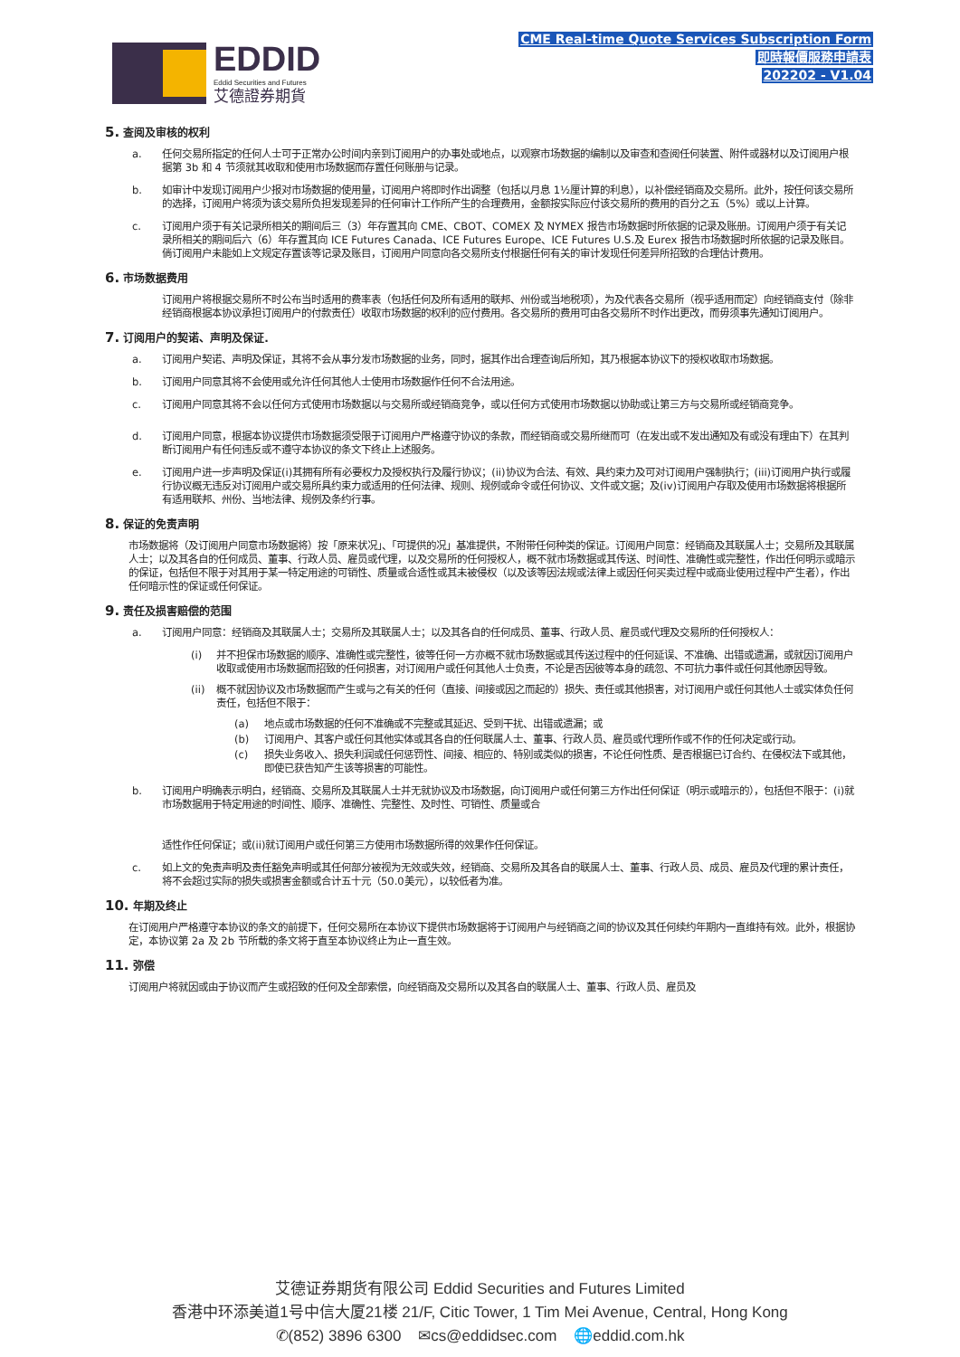EDDID
Eddid Securities and Futures
艾德證券期貨
CME Real-time Quote Services Subscription Form
即時報價服務申請表
202202 - V1.04
5. 查阅及审核的权利
a. 任何交易所指定的任何人士可于正常办公时间内亲到订阅用户的办事处或地点，以观察市场数据的编制以及审查和查阅任何装置、附件或器材以及订阅用户根据第 3b 和 4 节须就其收取和使用市场数据而存置任何账册与记录。
b. 如审计中发现订阅用户少报对市场数据的使用量，订阅用户将即时作出调整（包括以月息 1½厘计算的利息），以补偿经销商及交易所。此外，按任何该交易所的选择，订阅用户将须为该交易所负担发现差异的任何审计工作所产生的合理费用，金额按实际应付该交易所的费用的百分之五（5%）或以上计算。
c. 订阅用户须于有关记录所相关的期间后三（3）年存置其向 CME、CBOT、COMEX 及 NYMEX 报告市场数据时所依据的记录及账册。订阅用户须于有关记录所相关的期间后六（6）年存置其向 ICE Futures Canada、ICE Futures Europe、ICE Futures U.S.及 Eurex 报告市场数据时所依据的记录及账目。倘订阅用户未能如上文规定存置该等记录及账目，订阅用户同意向各交易所支付根据任何有关的审计发现任何差异所招致的合理估计费用。
6. 市场数据费用
订阅用户将根据交易所不时公布当时适用的费率表（包括任何及所有适用的联邦、州份或当地税项），为及代表各交易所（视乎适用而定）向经销商支付（除非经销商根据本协议承担订阅用户的付款责任）收取市场数据的权利的应付费用。各交易所的费用可由各交易所不时作出更改，而毋须事先通知订阅用户。
7. 订阅用户的契诺、声明及保证.
a. 订阅用户契诺、声明及保证，其将不会从事分发市场数据的业务，同时，据其作出合理查询后所知，其乃根据本协议下的授权收取市场数据。
b. 订阅用户同意其将不会使用或允许任何其他人士使用市场数据作任何不合法用途。
c. 订阅用户同意其将不会以任何方式使用市场数据以与交易所或经销商竞争，或以任何方式使用市场数据以协助或让第三方与交易所或经销商竞争。
d. 订阅用户同意，根据本协议提供市场数据须受限于订阅用户严格遵守协议的条款，而经销商或交易所继而可（在发出或不发出通知及有或没有理由下）在其判断订阅用户有任何违反或不遵守本协议的条文下终止上述服务。
e. 订阅用户进一步声明及保证(i)其拥有所有必要权力及授权执行及履行协议；(ii)协议为合法、有效、具约束力及可对订阅用户强制执行；(iii)订阅用户执行或履行协议概无违反对订阅用户或交易所具约束力或适用的任何法律、规则、规例或命令或任何协议、文件或文据；及(iv)订阅用户存取及使用市场数据将根据所有适用联邦、州份、当地法律、规例及条约行事。
8. 保证的免责声明
市场数据将（及订阅用户同意市场数据将）按「原来状况」、「可提供的况」基准提供，不附带任何种类的保证。订阅用户同意：经销商及其联属人士；交易所及其联属人士；以及其各自的任何成员、董事、行政人员、雇员或代理，以及交易所的任何授权人，概不就市场数据或其传送、时间性、准确性或完整性，作出任何明示或暗示的保证，包括但不限于对其用于某一特定用途的可销性、质量或合适性或其未被侵权（以及该等因法规或法律上或因任何买卖过程中或商业使用过程中产生者），作出任何暗示性的保证或任何保证。
9. 责任及损害赔偿的范围
a. 订阅用户同意：经销商及其联属人士；交易所及其联属人士；以及其各自的任何成员、董事、行政人员、雇员或代理及交易所的任何授权人：
(i) 并不担保市场数据的顺序、准确性或完整性，彼等任何一方亦概不就市场数据或其传送过程中的任何延误、不准确、出错或遗漏，或就因订阅用户收取或使用市场数据而招致的任何损害，对订阅用户或任何其他人士负责，不论是否因彼等本身的疏忽、不可抗力事件或任何其他原因导致。
(ii) 概不就因协议及市场数据而产生或与之有关的任何（直接、间接或因之而起的）损失、责任或其他损害，对订阅用户或任何其他人士或实体负任何责任，包括但不限于：
(a) 地点或市场数据的任何不准确或不完整或其延迟、受到干扰、出错或遗漏；或
(b) 订阅用户、其客户或任何其他实体或其各自的任何联属人士、董事、行政人员、雇员或代理所作或不作的任何决定或行动。
(c) 损失业务收入、损失利润或任何惩罚性、间接、相应的、特别或类似的损害，不论任何性质、是否根据已订合约、在侵权法下或其他，即使已获告知产生该等损害的可能性。
b. 订阅用户明确表示明白，经销商、交易所及其联属人士并无就协议及市场数据，向订阅用户或任何第三方作出任何保证（明示或暗示的），包括但不限于：(i)就市场数据用于特定用途的时间性、顺序、准确性、完整性、及时性、可销性、质量或合
适性作任何保证；或(ii)就订阅用户或任何第三方使用市场数据所得的效果作任何保证。
c. 如上文的免责声明及责任豁免声明或其任何部分被视为无效或失效，经销商、交易所及其各自的联属人士、董事、行政人员、成员、雇员及代理的累计责任，将不会超过实际的损失或损害金额或合计五十元（50.0美元），以较低者为准。
10. 年期及终止
在订阅用户严格遵守本协议的条文的前提下，任何交易所在本协议下提供市场数据将于订阅用户与经销商之间的协议及其任何续约年期内一直维持有效。此外，根据协定，本协议第 2a 及 2b 节所载的条文将于直至本协议终止为止一直生效。
11. 弥偿
订阅用户将就因或由于协议而产生或招致的任何及全部索偿，向经销商及交易所以及其各自的联属人士、董事、行政人员、雇员及
艾德证券期货有限公司 Eddid Securities and Futures Limited
香港中环添美道1号中信大厦21楼 21/F, Citic Tower, 1 Tim Mei Avenue, Central, Hong Kong
✆(852) 3896 6300 ✉cs@eddidsec.com 🌐eddid.com.hk